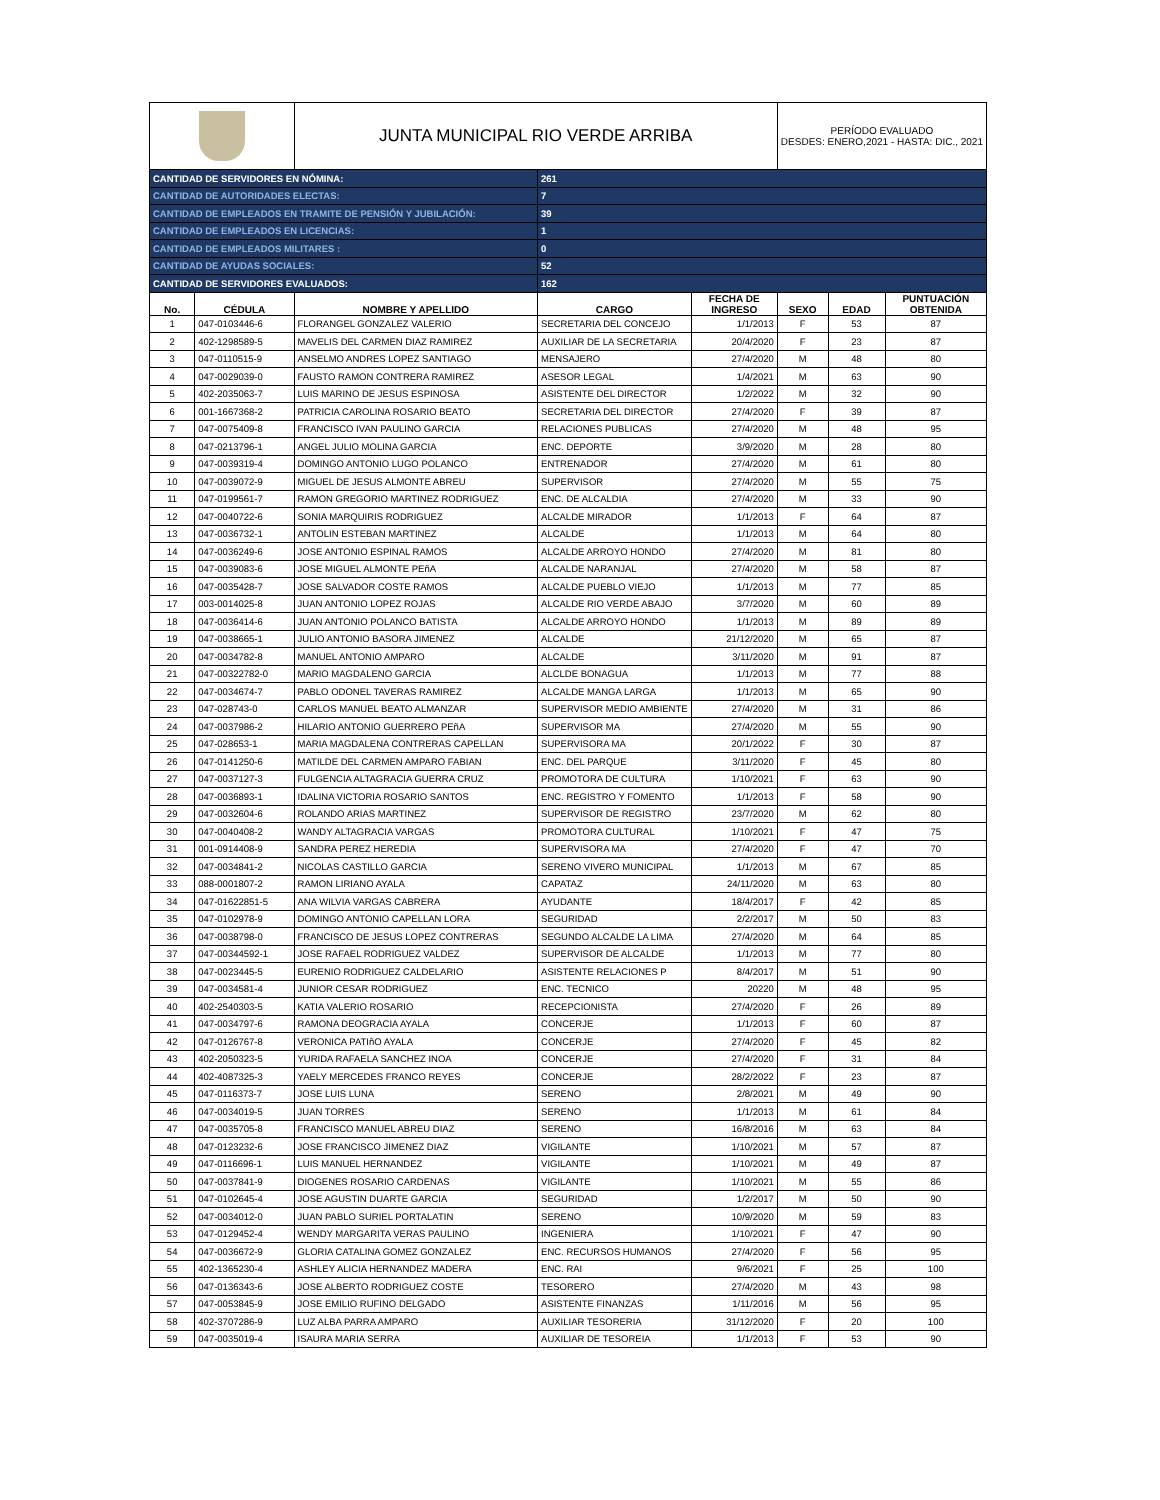| | | JUNTA MUNICIPAL RIO VERDE ARRIBA | | | PERÍODO EVALUADO DESDES: ENERO,2021 - HASTA: DIC., 2021 | | |
| CANTIDAD DE SERVIDORES EN NÓMINA: | | | 261 | | | | |
| CANTIDAD DE AUTORIDADES ELECTAS: | | | 7 | | | | |
| CANTIDAD DE EMPLEADOS EN TRAMITE DE PENSIÓN Y JUBILACIÓN: | | | 39 | | | | |
| CANTIDAD DE EMPLEADOS EN LICENCIAS: | | | 1 | | | | |
| CANTIDAD DE EMPLEADOS MILITARES : | | | 0 | | | | |
| CANTIDAD DE AYUDAS SOCIALES: | | | 52 | | | | |
| CANTIDAD DE SERVIDORES EVALUADOS: | | | 162 | | | | |
| No. | CÉDULA | NOMBRE Y APELLIDO | CARGO | FECHA DE INGRESO | SEXO | EDAD | PUNTUACIÓN OBTENIDA |
| 1 | 047-0103446-6 | FLORANGEL GONZALEZ VALERIO | SECRETARIA DEL CONCEJO | 1/1/2013 | F | 53 | 87 |
| 2 | 402-1298589-5 | MAVELIS DEL CARMEN DIAZ RAMIREZ | AUXILIAR DE LA SECRETARIA | 20/4/2020 | F | 23 | 87 |
| 3 | 047-0110515-9 | ANSELMO ANDRES LOPEZ SANTIAGO | MENSAJERO | 27/4/2020 | M | 48 | 80 |
| 4 | 047-0029039-0 | FAUSTO RAMON CONTRERA RAMIREZ | ASESOR LEGAL | 1/4/2021 | M | 63 | 90 |
| 5 | 402-2035063-7 | LUIS MARINO DE JESUS ESPINOSA | ASISTENTE DEL DIRECTOR | 1/2/2022 | M | 32 | 90 |
| 6 | 001-1667368-2 | PATRICIA CAROLINA ROSARIO BEATO | SECRETARIA DEL DIRECTOR | 27/4/2020 | F | 39 | 87 |
| 7 | 047-0075409-8 | FRANCISCO IVAN PAULINO GARCIA | RELACIONES PUBLICAS | 27/4/2020 | M | 48 | 95 |
| 8 | 047-0213796-1 | ANGEL JULIO MOLINA GARCIA | ENC. DEPORTE | 3/9/2020 | M | 28 | 80 |
| 9 | 047-0039319-4 | DOMINGO ANTONIO LUGO POLANCO | ENTRENADOR | 27/4/2020 | M | 61 | 80 |
| 10 | 047-0039072-9 | MIGUEL DE JESUS ALMONTE ABREU | SUPERVISOR | 27/4/2020 | M | 55 | 75 |
| 11 | 047-0199561-7 | RAMON GREGORIO MARTINEZ RODRIGUEZ | ENC. DE ALCALDIA | 27/4/2020 | M | 33 | 90 |
| 12 | 047-0040722-6 | SONIA MARQUIRIS RODRIGUEZ | ALCALDE MIRADOR | 1/1/2013 | F | 64 | 87 |
| 13 | 047-0036732-1 | ANTOLIN ESTEBAN MARTINEZ | ALCALDE | 1/1/2013 | M | 64 | 80 |
| 14 | 047-0036249-6 | JOSE ANTONIO ESPINAL RAMOS | ALCALDE ARROYO HONDO | 27/4/2020 | M | 81 | 80 |
| 15 | 047-0039083-6 | JOSE MIGUEL ALMONTE PEñA | ALCALDE NARANJAL | 27/4/2020 | M | 58 | 87 |
| 16 | 047-0035428-7 | JOSE SALVADOR COSTE RAMOS | ALCALDE PUEBLO VIEJO | 1/1/2013 | M | 77 | 85 |
| 17 | 003-0014025-8 | JUAN ANTONIO LOPEZ ROJAS | ALCALDE RIO VERDE ABAJO | 3/7/2020 | M | 60 | 89 |
| 18 | 047-0036414-6 | JUAN ANTONIO POLANCO BATISTA | ALCALDE ARROYO HONDO | 1/1/2013 | M | 89 | 89 |
| 19 | 047-0038665-1 | JULIO ANTONIO BASORA JIMENEZ | ALCALDE | 21/12/2020 | M | 65 | 87 |
| 20 | 047-0034782-8 | MANUEL ANTONIO AMPARO | ALCALDE | 3/11/2020 | M | 91 | 87 |
| 21 | 047-00322782-0 | MARIO MAGDALENO GARCIA | ALCLDE BONAGUA | 1/1/2013 | M | 77 | 88 |
| 22 | 047-0034674-7 | PABLO ODONEL TAVERAS RAMIREZ | ALCALDE MANGA LARGA | 1/1/2013 | M | 65 | 90 |
| 23 | 047-028743-0 | CARLOS MANUEL BEATO ALMANZAR | SUPERVISOR MEDIO AMBIENTE | 27/4/2020 | M | 31 | 86 |
| 24 | 047-0037986-2 | HILARIO ANTONIO GUERRERO PEñA | SUPERVISOR MA | 27/4/2020 | M | 55 | 90 |
| 25 | 047-028653-1 | MARIA MAGDALENA CONTRERAS CAPELLAN | SUPERVISORA MA | 20/1/2022 | F | 30 | 87 |
| 26 | 047-0141250-6 | MATILDE DEL CARMEN AMPARO FABIAN | ENC. DEL PARQUE | 3/11/2020 | F | 45 | 80 |
| 27 | 047-0037127-3 | FULGENCIA ALTAGRACIA GUERRA CRUZ | PROMOTORA DE CULTURA | 1/10/2021 | F | 63 | 90 |
| 28 | 047-0036893-1 | IDALINA VICTORIA ROSARIO SANTOS | ENC. REGISTRO Y FOMENTO | 1/1/2013 | F | 58 | 90 |
| 29 | 047-0032604-6 | ROLANDO ARIAS MARTINEZ | SUPERVISOR DE REGISTRO | 23/7/2020 | M | 62 | 80 |
| 30 | 047-0040408-2 | WANDY ALTAGRACIA VARGAS | PROMOTORA CULTURAL | 1/10/2021 | F | 47 | 75 |
| 31 | 001-0914408-9 | SANDRA PEREZ HEREDIA | SUPERVISORA MA | 27/4/2020 | F | 47 | 70 |
| 32 | 047-0034841-2 | NICOLAS CASTILLO GARCIA | SERENO VIVERO MUNICIPAL | 1/1/2013 | M | 67 | 85 |
| 33 | 088-0001807-2 | RAMON LIRIANO AYALA | CAPATAZ | 24/11/2020 | M | 63 | 80 |
| 34 | 047-01622851-5 | ANA WILVIA VARGAS CABRERA | AYUDANTE | 18/4/2017 | F | 42 | 85 |
| 35 | 047-0102978-9 | DOMINGO ANTONIO CAPELLAN LORA | SEGURIDAD | 2/2/2017 | M | 50 | 83 |
| 36 | 047-0038798-0 | FRANCISCO DE JESUS LOPEZ CONTRERAS | SEGUNDO ALCALDE LA LIMA | 27/4/2020 | M | 64 | 85 |
| 37 | 047-00344592-1 | JOSE RAFAEL RODRIGUEZ VALDEZ | SUPERVISOR DE ALCALDE | 1/1/2013 | M | 77 | 80 |
| 38 | 047-0023445-5 | EURENIO RODRIGUEZ CALDELARIO | ASISTENTE RELACIONES P | 8/4/2017 | M | 51 | 90 |
| 39 | 047-0034581-4 | JUNIOR CESAR RODRIGUEZ | ENC. TECNICO | 20220 | M | 48 | 95 |
| 40 | 402-2540303-5 | KATIA VALERIO ROSARIO | RECEPCIONISTA | 27/4/2020 | F | 26 | 89 |
| 41 | 047-0034797-6 | RAMONA DEOGRACIA AYALA | CONCERJE | 1/1/2013 | F | 60 | 87 |
| 42 | 047-0126767-8 | VERONICA PATIñO AYALA | CONCERJE | 27/4/2020 | F | 45 | 82 |
| 43 | 402-2050323-5 | YURIDA RAFAELA SANCHEZ INOA | CONCERJE | 27/4/2020 | F | 31 | 84 |
| 44 | 402-4087325-3 | YAELY MERCEDES FRANCO REYES | CONCERJE | 28/2/2022 | F | 23 | 87 |
| 45 | 047-0116373-7 | JOSE LUIS LUNA | SERENO | 2/8/2021 | M | 49 | 90 |
| 46 | 047-0034019-5 | JUAN TORRES | SERENO | 1/1/2013 | M | 61 | 84 |
| 47 | 047-0035705-8 | FRANCISCO MANUEL ABREU DIAZ | SERENO | 16/8/2016 | M | 63 | 84 |
| 48 | 047-0123232-6 | JOSE FRANCISCO JIMENEZ DIAZ | VIGILANTE | 1/10/2021 | M | 57 | 87 |
| 49 | 047-0116696-1 | LUIS MANUEL HERNANDEZ | VIGILANTE | 1/10/2021 | M | 49 | 87 |
| 50 | 047-0037841-9 | DIOGENES ROSARIO CARDENAS | VIGILANTE | 1/10/2021 | M | 55 | 86 |
| 51 | 047-0102645-4 | JOSE AGUSTIN DUARTE GARCIA | SEGURIDAD | 1/2/2017 | M | 50 | 90 |
| 52 | 047-0034012-0 | JUAN PABLO SURIEL PORTALATIN | SERENO | 10/9/2020 | M | 59 | 83 |
| 53 | 047-0129452-4 | WENDY MARGARITA VERAS PAULINO | INGENIERA | 1/10/2021 | F | 47 | 90 |
| 54 | 047-0036672-9 | GLORIA CATALINA GOMEZ GONZALEZ | ENC. RECURSOS HUMANOS | 27/4/2020 | F | 56 | 95 |
| 55 | 402-1365230-4 | ASHLEY ALICIA HERNANDEZ MADERA | ENC. RAI | 9/6/2021 | F | 25 | 100 |
| 56 | 047-0136343-6 | JOSE ALBERTO RODRIGUEZ COSTE | TESORERO | 27/4/2020 | M | 43 | 98 |
| 57 | 047-0053845-9 | JOSE EMILIO RUFINO DELGADO | ASISTENTE FINANZAS | 1/11/2016 | M | 56 | 95 |
| 58 | 402-3707286-9 | LUZ ALBA PARRA AMPARO | AUXILIAR TESORERIA | 31/12/2020 | F | 20 | 100 |
| 59 | 047-0035019-4 | ISAURA MARIA SERRA | AUXILIAR DE TESOREIA | 1/1/2013 | F | 53 | 90 |